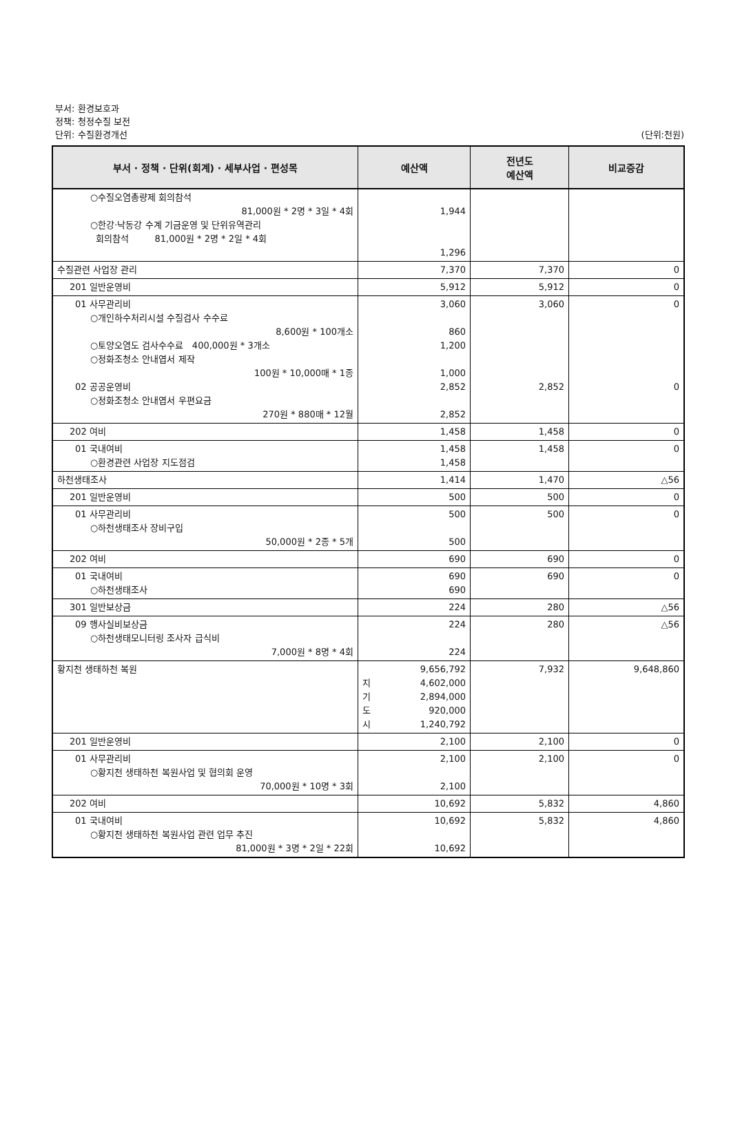부서: 환경보호과
정책: 청정수질 보전
단위: 수질환경개선 (단위:천원)
| 부서 · 정책 · 단위(회계) · 세부사업 · 편성목 | 예산액 | 전년도 예산액 | 비교증감 |
| --- | --- | --- | --- |
| ○수질오염총량제 회의참석 81,000원 * 2명 * 3일 * 4회 ○한강·낙동강 수계 기금운영 및 단위유역관리 회의참석 81,000원 * 2명 * 2일 * 4회 | 1,944 1,296 | | |
| 수질관련 사업장 관리 | 7,370 | 7,370 | 0 |
| 201 일반운영비 | 5,912 | 5,912 | 0 |
| 01 사무관리비 ○개인하수처리시설 수질검사 수수료 8,600원 * 100개소 ○토양오염도 검사수수료 400,000원 * 3개소 ○정화조청소 안내엽서 제작 100원 * 10,000매 * 1종 02 공공운영비 ○정화조청소 안내엽서 우편요금 270원 * 880매 * 12월 | 3,060 860 1,200 1,000 2,852 2,852 | 3,060 2,852 | 0 0 |
| 202 여비 | 1,458 | 1,458 | 0 |
| 01 국내여비 ○환경관련 사업장 지도점검 | 1,458 1,458 | 1,458 | 0 |
| 하천생태조사 | 1,414 | 1,470 | △56 |
| 201 일반운영비 | 500 | 500 | 0 |
| 01 사무관리비 ○하천생태조사 장비구입 50,000원 * 2종 * 5개 | 500 500 | 500 | 0 |
| 202 여비 | 690 | 690 | 0 |
| 01 국내여비 ○하천생태조사 | 690 690 | 690 | 0 |
| 301 일반보상금 | 224 | 280 | △56 |
| 09 행사실비보상금 ○하천생태모니터링 조사자 급식비 7,000원 * 8명 * 4회 | 224 224 | 280 | △56 |
| 황지천 생태하천 복원 | 9,656,792 지 4,602,000 기 2,894,000 도 920,000 시 1,240,792 | 7,932 | 9,648,860 |
| 201 일반운영비 | 2,100 | 2,100 | 0 |
| 01 사무관리비 ○황지천 생태하천 복원사업 및 협의회 운영 70,000원 * 10명 * 3회 | 2,100 2,100 | 2,100 | 0 |
| 202 여비 | 10,692 | 5,832 | 4,860 |
| 01 국내여비 ○황지천 생태하천 복원사업 관련 업무 추진 81,000원 * 3명 * 2일 * 22회 | 10,692 10,692 | 5,832 | 4,860 |